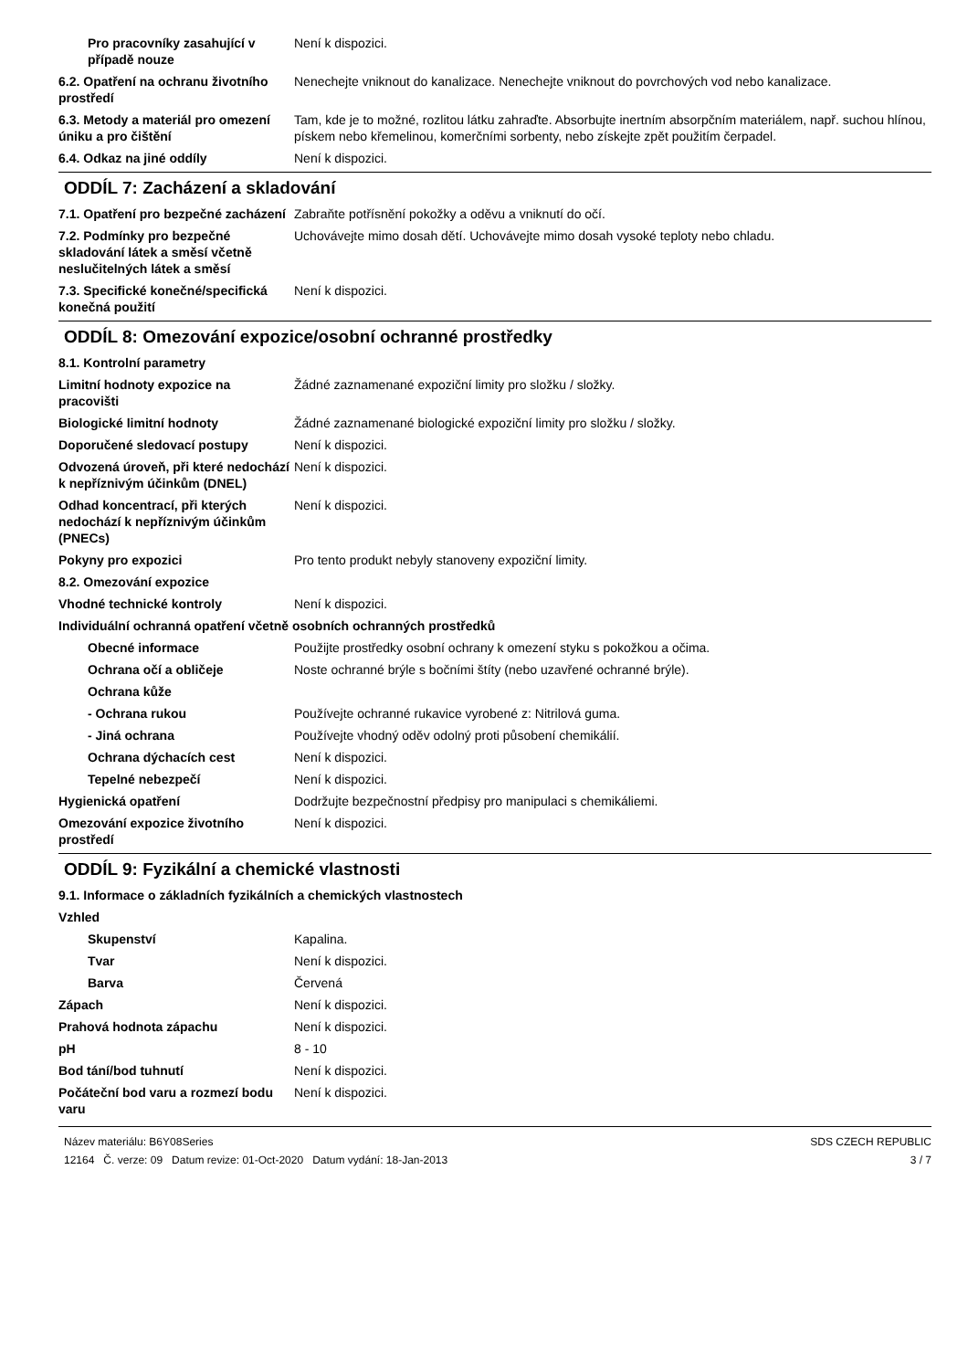Pro pracovníky zasahující v případě nouze
Není k dispozici.
6.2. Opatření na ochranu životního prostředí
Nenechejte vniknout do kanalizace. Nenechejte vniknout do povrchových vod nebo kanalizace.
6.3. Metody a materiál pro omezení úniku a pro čištění
Tam, kde je to možné, rozlitou látku zahraďte. Absorbujte inertním absorpčním materiálem, např. suchou hlínou, pískem nebo křemelinou, komerčními sorbenty, nebo získejte zpět použitím čerpadel.
6.4. Odkaz na jiné oddíly Není k dispozici.
ODDÍL 7: Zacházení a skladování
7.1. Opatření pro bezpečné zacházení
Zabraňte potřísnění pokožky a oděvu a vniknutí do očí.
7.2. Podmínky pro bezpečné skladování látek a směsí včetně neslučitelných látek a směsí
Uchovávejte mimo dosah dětí. Uchovávejte mimo dosah vysoké teploty nebo chladu.
7.3. Specifické konečné/specifická konečná použití
Není k dispozici.
ODDÍL 8: Omezování expozice/osobní ochranné prostředky
8.1. Kontrolní parametry
Limitní hodnoty expozice na pracovišti
Žádné zaznamenané expoziční limity pro složku / složky.
Biologické limitní hodnoty Žádné zaznamenané biologické expoziční limity pro složku / složky.
Doporučené sledovací postupy Není k dispozici.
Odvozená úroveň, při které nedochází k nepříznivým účinkům (DNEL)
Není k dispozici.
Odhad koncentrací, při kterých nedochází k nepříznivým účinkům (PNECs)
Není k dispozici.
Pokyny pro expozici Pro tento produkt nebyly stanoveny expoziční limity.
8.2. Omezování expozice
Vhodné technické kontroly Není k dispozici.
Individuální ochranná opatření včetně osobních ochranných prostředků
Obecné informace Použijte prostředky osobní ochrany k omezení styku s pokožkou a očima.
Ochrana očí a obličeje Noste ochranné brýle s bočními štíty (nebo uzavřené ochranné brýle).
Ochrana kůže
- Ochrana rukou Používejte ochranné rukavice vyrobené z: Nitrilová guma.
- Jiná ochrana Používejte vhodný oděv odolný proti působení chemikálií.
Ochrana dýchacích cest Není k dispozici.
Tepelné nebezpečí Není k dispozici.
Hygienická opatření Dodržujte bezpečnostní předpisy pro manipulaci s chemikáliemi.
Omezování expozice životního prostředí
Není k dispozici.
ODDÍL 9: Fyzikální a chemické vlastnosti
9.1. Informace o základních fyzikálních a chemických vlastnostech
Vzhled
Skupenství Kapalina.
Tvar Není k dispozici.
Barva Červená
Zápach Není k dispozici.
Prahová hodnota zápachu Není k dispozici.
pH 8 - 10
Bod tání/bod tuhnutí Není k dispozici.
Počáteční bod varu a rozmezí bodu varu
Není k dispozici.
Název materiálu: B6Y08Series
12164 Č. verze: 09 Datum revize: 01-Oct-2020 Datum vydání: 18-Jan-2013
SDS CZECH REPUBLIC
3 / 7